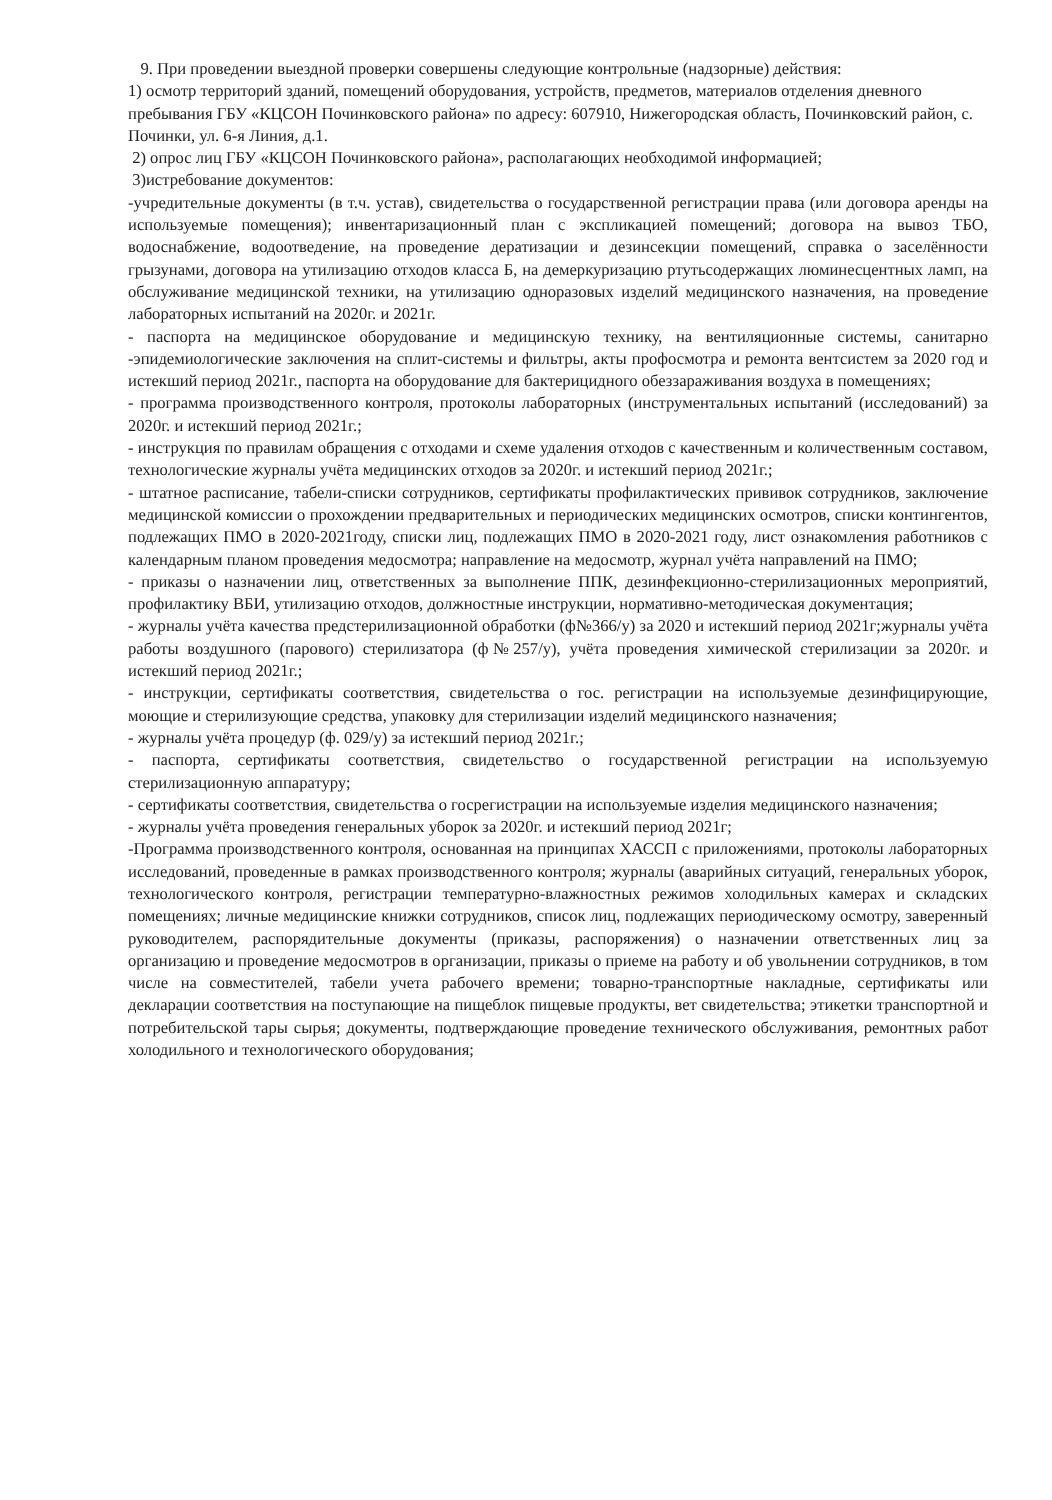9. При проведении выездной проверки совершены следующие контрольные (надзорные) действия:
1) осмотр территорий зданий, помещений оборудования, устройств, предметов, материалов отделения дневного пребывания ГБУ «КЦСОН Починковского района» по адресу: 607910, Нижегородская область, Починковский район, с. Починки, ул. 6-я Линия, д.1.
2) опрос лиц ГБУ «КЦСОН Починковского района», располагающих необходимой информацией;
3)истребование документов:
-учредительные документы (в т.ч. устав), свидетельства о государственной регистрации права (или договора аренды на используемые помещения); инвентаризационный план с экспликацией помещений; договора на вывоз ТБО, водоснабжение, водоотведение, на проведение дератизации и дезинсекции помещений, справка о заселённости грызунами, договора на утилизацию отходов класса Б, на демеркуризацию ртутьсодержащих люминесцентных ламп, на обслуживание медицинской техники, на утилизацию одноразовых изделий медицинского назначения, на проведение лабораторных испытаний на 2020г. и 2021г.
- паспорта на медицинское оборудование и медицинскую технику, на вентиляционные системы, санитарно -эпидемиологические заключения на сплит-системы и фильтры, акты профосмотра и ремонта вентсистем за 2020 год и истекший период 2021г., паспорта на оборудование для бактерицидного обеззараживания воздуха в помещениях;
- программа производственного контроля, протоколы лабораторных (инструментальных испытаний (исследований) за 2020г. и истекший период 2021г.;
- инструкция по правилам обращения с отходами и схеме удаления отходов с качественным и количественным составом, технологические журналы учёта медицинских отходов за 2020г. и истекший период 2021г.;
- штатное расписание, табели-списки сотрудников, сертификаты профилактических прививок сотрудников, заключение медицинской комиссии о прохождении предварительных и периодических медицинских осмотров, списки контингентов, подлежащих ПМО в 2020-2021году, списки лиц, подлежащих ПМО в 2020-2021 году, лист ознакомления работников с календарным планом проведения медосмотра; направление на медосмотр, журнал учёта направлений на ПМО;
- приказы о назначении лиц, ответственных за выполнение ППК, дезинфекционно-стерилизационных мероприятий, профилактику ВБИ, утилизацию отходов, должностные инструкции, нормативно-методическая документация;
- журналы учёта качества предстерилизационной обработки (ф№366/у) за 2020 и истекший период 2021г;журналы учёта работы воздушного (парового) стерилизатора (ф№257/у), учёта проведения химической стерилизации за 2020г. и истекший период 2021г.;
- инструкции, сертификаты соответствия, свидетельства о гос. регистрации на используемые дезинфицирующие, моющие и стерилизующие средства, упаковку для стерилизации изделий медицинского назначения;
- журналы учёта процедур (ф. 029/у) за истекший период 2021г.;
- паспорта, сертификаты соответствия, свидетельство о государственной регистрации на используемую стерилизационную аппаратуру;
- сертификаты соответствия, свидетельства о госрегистрации на используемые изделия медицинского назначения;
- журналы учёта проведения генеральных уборок за 2020г. и истекший период 2021г;
-Программа производственного контроля, основанная на принципах ХАССП с приложениями, протоколы лабораторных исследований, проведенные в рамках производственного контроля; журналы (аварийных ситуаций, генеральных уборок, технологического контроля, регистрации температурно-влажностных режимов холодильных камерах и складских помещениях; личные медицинские книжки сотрудников, список лиц, подлежащих периодическому осмотру, заверенный руководителем, распорядительные документы (приказы, распоряжения) о назначении ответственных лиц за организацию и проведение медосмотров в организации, приказы о приеме на работу и об увольнении сотрудников, в том числе на совместителей, табели учета рабочего времени; товарно-транспортные накладные, сертификаты или декларации соответствия на поступающие на пищеблок пищевые продукты, вет свидетельства; этикетки транспортной и потребительской тары сырья; документы, подтверждающие проведение технического обслуживания, ремонтных работ холодильного и технологического оборудования;